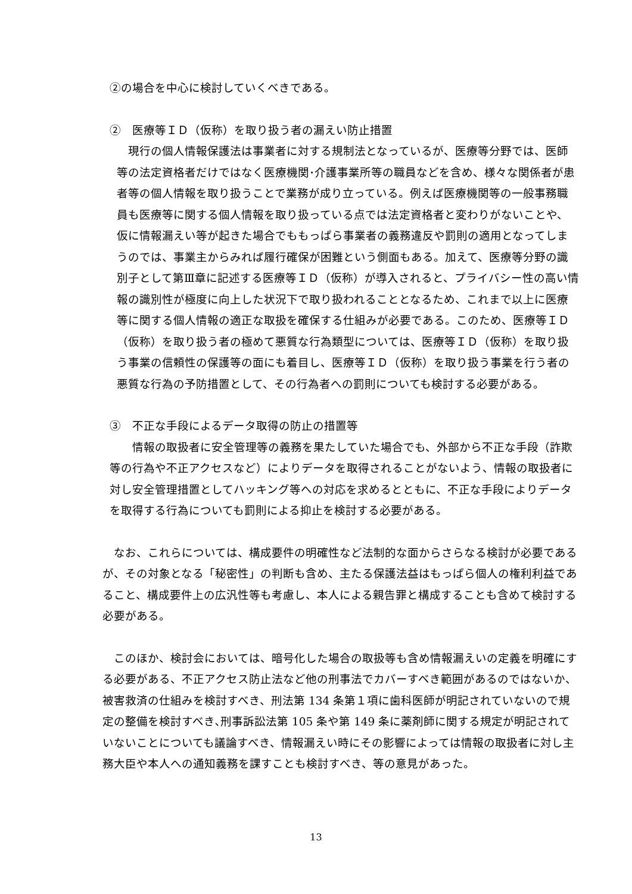②の場合を中心に検討していくべきである。
②　医療等ＩＤ（仮称）を取り扱う者の漏えい防止措置
　現行の個人情報保護法は事業者に対する規制法となっているが、医療等分野では、医師等の法定資格者だけではなく医療機関･介護事業所等の職員などを含め、様々な関係者が患者等の個人情報を取り扱うことで業務が成り立っている。例えば医療機関等の一般事務職員も医療等に関する個人情報を取り扱っている点では法定資格者と変わりがないことや、仮に情報漏えい等が起きた場合でももっぱら事業者の義務違反や罰則の適用となってしまうのでは、事業主からみれば履行確保が困難という側面もある。加えて、医療等分野の識別子として第Ⅲ章に記述する医療等ＩＤ（仮称）が導入されると、プライバシー性の高い情報の識別性が極度に向上した状況下で取り扱われることとなるため、これまで以上に医療等に関する個人情報の適正な取扱を確保する仕組みが必要である。このため、医療等ＩＤ（仮称）を取り扱う者の極めて悪質な行為類型については、医療等ＩＤ（仮称）を取り扱う事業の信頼性の保護等の面にも着目し、医療等ＩＤ（仮称）を取り扱う事業を行う者の悪質な行為の予防措置として、その行為者への罰則についても検討する必要がある。
③　不正な手段によるデータ取得の防止の措置等
　　情報の取扱者に安全管理等の義務を果たしていた場合でも、外部から不正な手段（詐欺等の行為や不正アクセスなど）によりデータを取得されることがないよう、情報の取扱者に対し安全管理措置としてハッキング等への対応を求めるとともに、不正な手段によりデータを取得する行為についても罰則による抑止を検討する必要がある。
　なお、これらについては、構成要件の明確性など法制的な面からさらなる検討が必要であるが、その対象となる「秘密性」の判断も含め、主たる保護法益はもっぱら個人の権利利益であること、構成要件上の広汎性等も考慮し、本人による親告罪と構成することも含めて検討する必要がある。
　このほか、検討会においては、暗号化した場合の取扱等も含め情報漏えいの定義を明確にする必要がある、不正アクセス防止法など他の刑事法でカバーすべき範囲があるのではないか、被害救済の仕組みを検討すべき、刑法第 134 条第１項に歯科医師が明記されていないので規定の整備を検討すべき､刑事訴訟法第 105 条や第 149 条に薬剤師に関する規定が明記されていないことについても議論すべき、情報漏えい時にその影響によっては情報の取扱者に対し主務大臣や本人への通知義務を課すことも検討すべき、等の意見があった。
13